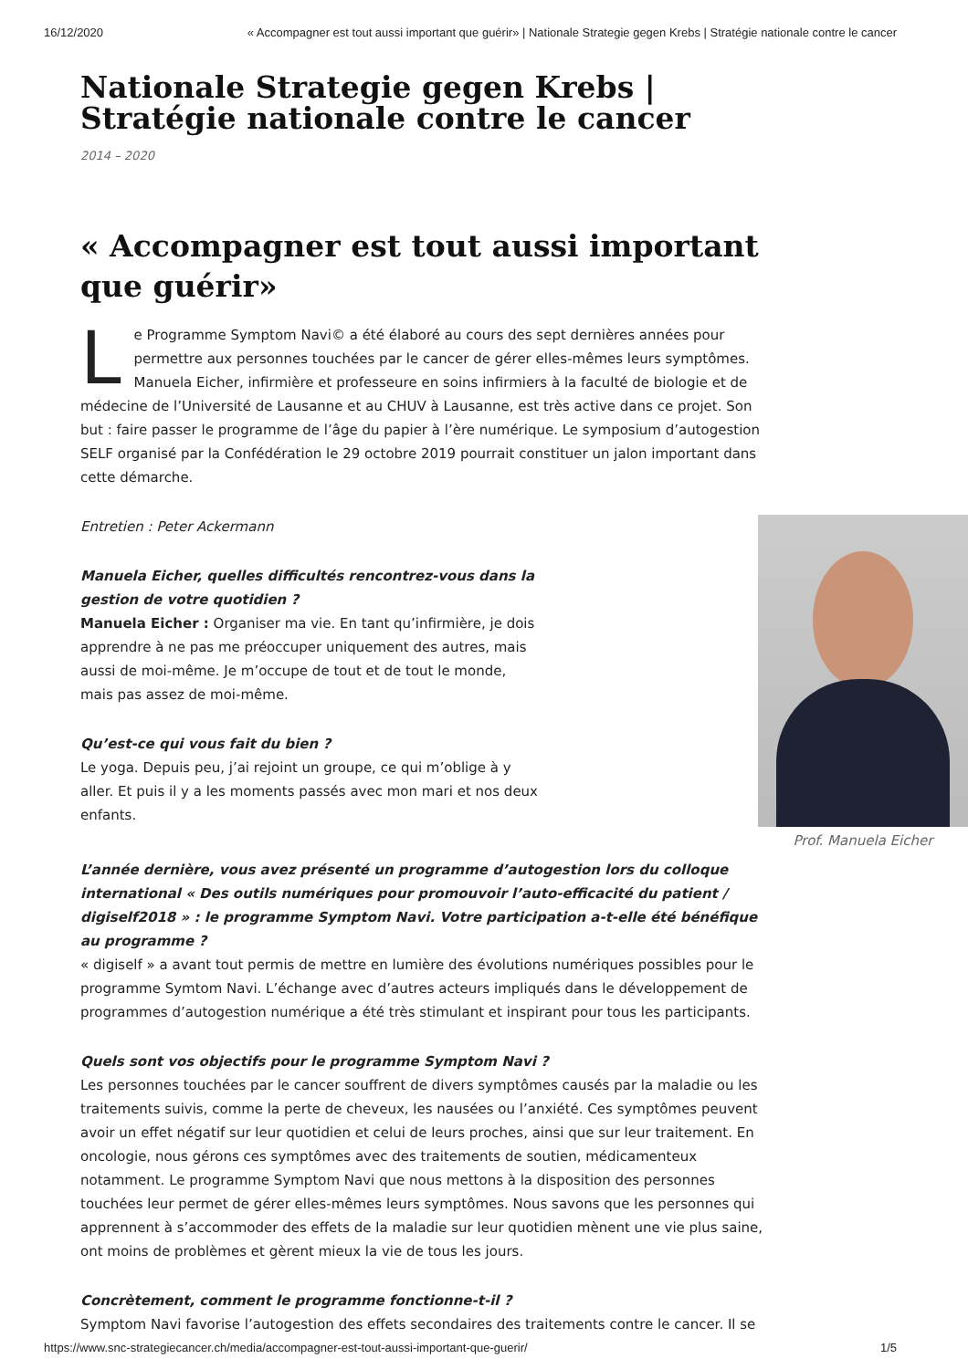16/12/2020 « Accompagner est tout aussi important que guérir» | Nationale Strategie gegen Krebs | Stratégie nationale contre le cancer
Nationale Strategie gegen Krebs | Stratégie nationale contre le cancer
2014 – 2020
« Accompagner est tout aussi important que guérir»
Le Programme Symptom Navi© a été élaboré au cours des sept dernières années pour permettre aux personnes touchées par le cancer de gérer elles-mêmes leurs symptômes. Manuela Eicher, infirmière et professeure en soins infirmiers à la faculté de biologie et de médecine de l’Université de Lausanne et au CHUV à Lausanne, est très active dans ce projet. Son but : faire passer le programme de l’âge du papier à l’ère numérique. Le symposium d’autogestion SELF organisé par la Confédération le 29 octobre 2019 pourrait constituer un jalon important dans cette démarche.
Prof. Manuela Eicher
Entretien : Peter Ackermann
Manuela Eicher, quelles difficultés rencontrez-vous dans la gestion de votre quotidien ?
Manuela Eicher : Organiser ma vie. En tant qu’infirmière, je dois apprendre à ne pas me préoccuper uniquement des autres, mais aussi de moi-même. Je m’occupe de tout et de tout le monde, mais pas assez de moi-même.
Qu’est-ce qui vous fait du bien ?
Le yoga. Depuis peu, j’ai rejoint un groupe, ce qui m’oblige à y aller. Et puis il y a les moments passés avec mon mari et nos deux enfants.
L’année dernière, vous avez présenté un programme d’autogestion lors du colloque international « Des outils numériques pour promouvoir l’auto-efficacité du patient / digiself2018 » : le programme Symptom Navi. Votre participation a-t-elle été bénéfique au programme ?
« digiself » a avant tout permis de mettre en lumière des évolutions numériques possibles pour le programme Symtom Navi. L’échange avec d’autres acteurs impliqués dans le développement de programmes d’autogestion numérique a été très stimulant et inspirant pour tous les participants.
Quels sont vos objectifs pour le programme Symptom Navi ?
Les personnes touchées par le cancer souffrent de divers symptômes causés par la maladie ou les traitements suivis, comme la perte de cheveux, les nausées ou l’anxiété. Ces symptômes peuvent avoir un effet négatif sur leur quotidien et celui de leurs proches, ainsi que sur leur traitement. En oncologie, nous gérons ces symptômes avec des traitements de soutien, médicamenteux notamment. Le programme Symptom Navi que nous mettons à la disposition des personnes touchées leur permet de gérer elles-mêmes leurs symptômes. Nous savons que les personnes qui apprennent à s’accommoder des effets de la maladie sur leur quotidien mènent une vie plus saine, ont moins de problèmes et gèrent mieux la vie de tous les jours.
Concrètement, comment le programme fonctionne-t-il ?
Symptom Navi favorise l’autogestion des effets secondaires des traitements contre le cancer. Il se
https://www.snc-strategiecancer.ch/media/accompagner-est-tout-aussi-important-que-guerir/ 1/5